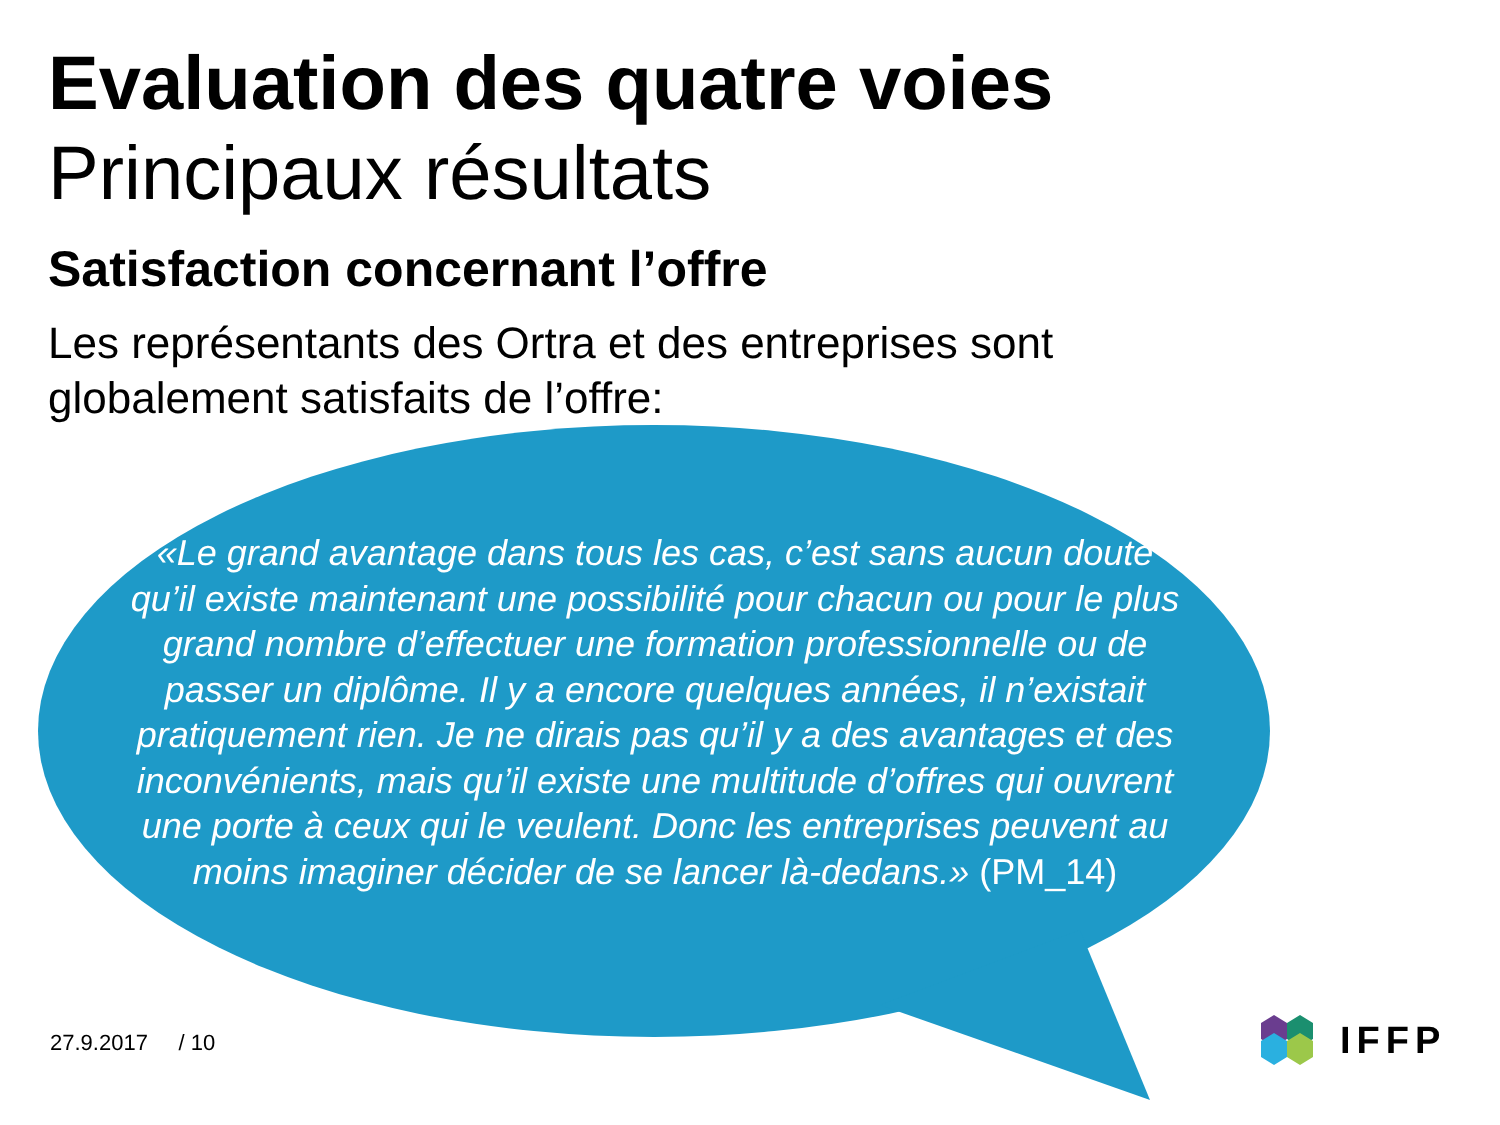Evaluation des quatre voies
Principaux résultats
Satisfaction concernant l’offre
Les représentants des Ortra et des entreprises sont globalement satisfaits de l’offre:
«Le grand avantage dans tous les cas, c’est sans aucun doute qu’il existe maintenant une possibilité pour chacun ou pour le plus grand nombre d’effectuer une formation professionnelle ou de passer un diplôme. Il y a encore quelques années, il n’existait pratiquement rien. Je ne dirais pas qu’il y a des avantages et des inconvénients, mais qu’il existe une multitude d’offres qui ouvrent une porte à ceux qui le veulent. Donc les entreprises peuvent au moins imaginer décider de se lancer là-dedans.» (PM_14)
27.9.2017 / 10
IFFP